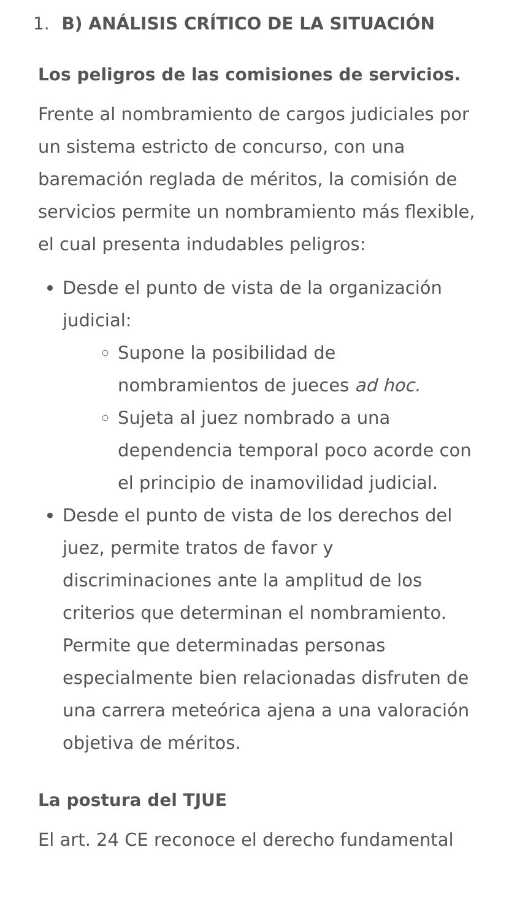1. B) ANÁLISIS CRÍTICO DE LA SITUACIÓN
Los peligros de las comisiones de servicios.
Frente al nombramiento de cargos judiciales por un sistema estricto de concurso, con una baremación reglada de méritos, la comisión de servicios permite un nombramiento más flexible, el cual presenta indudables peligros:
Desde el punto de vista de la organización judicial:
Supone la posibilidad de nombramientos de jueces ad hoc.
Sujeta al juez nombrado a una dependencia temporal poco acorde con el principio de inamovilidad judicial.
Desde el punto de vista de los derechos del juez, permite tratos de favor y discriminaciones ante la amplitud de los criterios que determinan el nombramiento. Permite que determinadas personas especialmente bien relacionadas disfruten de una carrera meteórica ajena a una valoración objetiva de méritos.
La postura del TJUE
El art. 24 CE reconoce el derecho fundamental